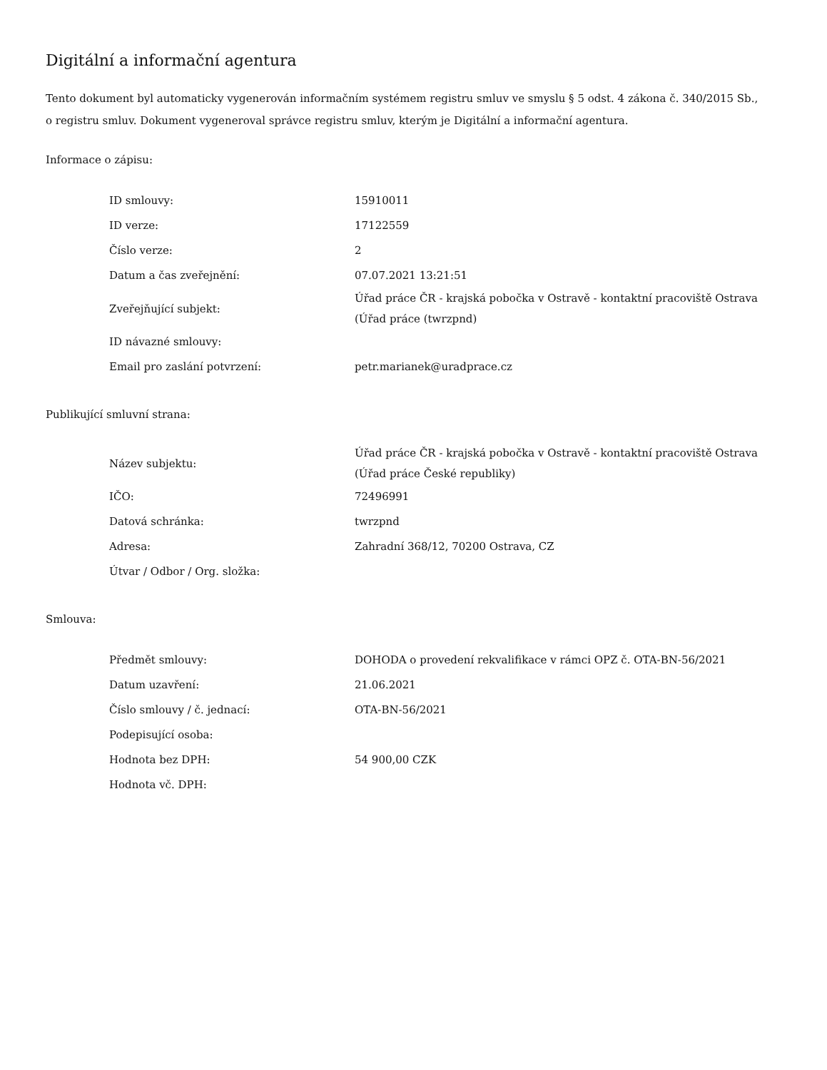Digitální a informační agentura
Tento dokument byl automaticky vygenerován informačním systémem registru smluv ve smyslu § 5 odst. 4 zákona č. 340/2015 Sb., o registru smluv. Dokument vygeneroval správce registru smluv, kterým je Digitální a informační agentura.
Informace o zápisu:
| ID smlouvy: | 15910011 |
| ID verze: | 17122559 |
| Číslo verze: | 2 |
| Datum a čas zveřejnění: | 07.07.2021 13:21:51 |
| Zveřejňující subjekt: | Úřad práce ČR - krajská pobočka v Ostravě - kontaktní pracoviště Ostrava (Úřad práce (twrzpnd) |
| ID návazné smlouvy: | |
| Email pro zaslání potvrzení: | petr.marianek@uradprace.cz |
Publikující smluvní strana:
| Název subjektu: | Úřad práce ČR - krajská pobočka v Ostravě - kontaktní pracoviště Ostrava (Úřad práce České republiky) |
| IČO: | 72496991 |
| Datová schránka: | twrzpnd |
| Adresa: | Zahradní 368/12, 70200 Ostrava, CZ |
| Útvar / Odbor / Org. složka: | |
Smlouva:
| Předmět smlouvy: | DOHODA o provedení rekvalifikace v rámci OPZ č. OTA-BN-56/2021 |
| Datum uzavření: | 21.06.2021 |
| Číslo smlouvy / č. jednací: | OTA-BN-56/2021 |
| Podepisující osoba: | |
| Hodnota bez DPH: | 54 900,00 CZK |
| Hodnota vč. DPH: | |